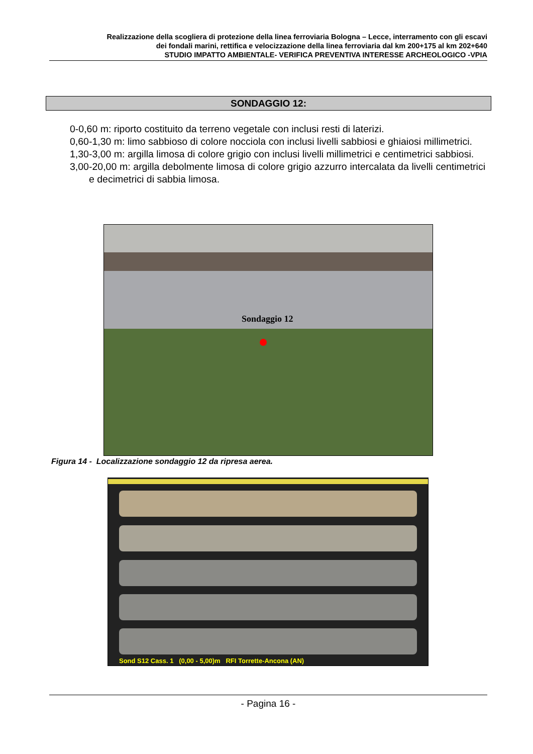Realizzazione della scogliera di protezione della linea ferroviaria Bologna – Lecce, interramento con gli escavi
dei fondali marini, rettifica e velocizzazione della linea ferroviaria dal km 200+175 al km 202+640
STUDIO IMPATTO AMBIENTALE- VERIFICA PREVENTIVA INTERESSE ARCHEOLOGICO -VPIA
SONDAGGIO 12:
0-0,60 m: riporto costituito da terreno vegetale con inclusi resti di laterizi.
0,60-1,30 m: limo sabbioso di colore nocciola con inclusi livelli sabbiosi e ghiaiosi millimetrici.
1,30-3,00 m: argilla limosa di colore grigio con inclusi livelli millimetrici e centimetrici sabbiosi.
3,00-20,00 m: argilla debolmente limosa di colore grigio azzurro intercalata da livelli centimetrici e decimetrici di sabbia limosa.
Sondaggio 12
Figura 14 - Localizzazione sondaggio 12 da ripresa aerea.
Sond S12 Cass. 1 (0,00 - 5,00)m RFI Torrette-Ancona (AN)
- Pagina 16 -